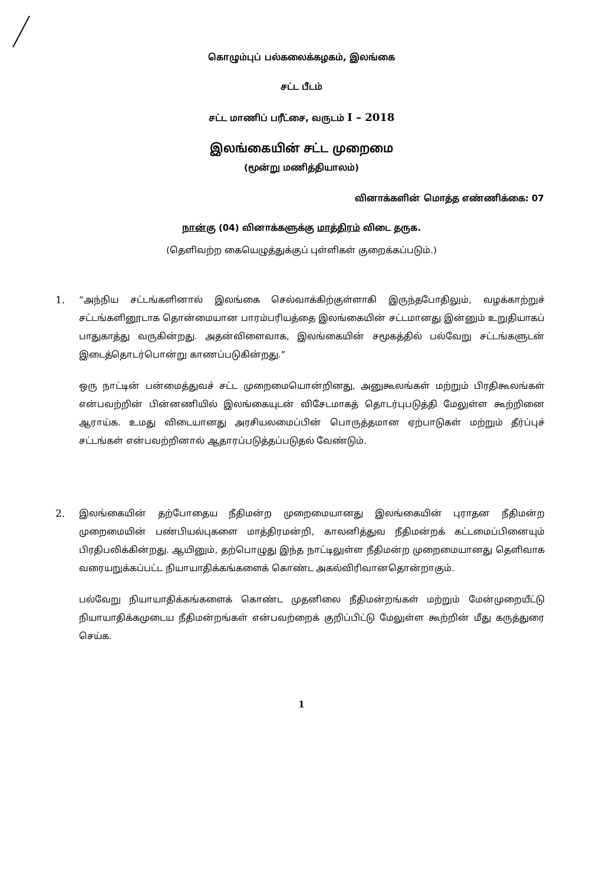கொழும்புப் பல்கலைக்கழகம், இலங்கை
சட்ட பீடம்
சட்ட மாணிப் பரீட்சை, வருடம் I – 2018
இலங்கையின் சட்ட முறைமை
(மூன்று மணித்தியாலம்)
வினாக்களின் மொத்த எண்ணிக்கை: 07
நான்கு (04) வினாக்களுக்கு மாத்திரம் விடை தருக.
(தெளிவற்ற கையெழுத்துக்குப் புள்ளிகள் குறைக்கப்படும்.)
1. “அந்நிய சட்டங்களினால் இலங்கை செல்வாக்கிற்குள்ளாகி இருந்தபோதிலும், வழக்காற்றுச் சட்டங்களினூடாக தொன்மையான பாரம்பரியத்தை இலங்கையின் சட்டமானது இன்னும் உறுதியாகப் பாதுகாத்து வருகின்றது. அதன்விளைவாக, இலங்கையின் சமூகத்தில் பல்வேறு சட்டங்களுடன் இடைத்தொடர்பொன்று காணப்படுகின்றது.”
ஒரு நாட்டின் பன்மைத்துவச் சட்ட முறைமையொன்றினது, அனுகூலங்கள் மற்றும் பிரதிகூலங்கள் என்பவற்றின் பின்னணியில் இலங்கையுடன் விசேடமாகத் தொடர்புபடுத்தி மேலுள்ள கூற்றினை ஆராய்க. உமது விடையானது அரசியலமைப்பின் பொருத்தமான ஏற்பாடுகள் மற்றும் தீர்ப்புச் சட்டங்கள் என்பவற்றினால் ஆதாரப்படுத்தப்படுதல் வேண்டும்.
2. இலங்கையின் தற்போதைய நீதிமன்ற முறைமையானது இலங்கையின் புராதன நீதிமன்ற முறைமையின் பண்பியல்புகளை மாத்திரமன்றி, காலனித்துவ நீதிமன்றக் கட்டமைப்பினையும் பிரதிபலிக்கின்றது. ஆயினும், தற்பொழுது இந்த நாட்டிலுள்ள நீதிமன்ற முறைமையானது தெளிவாக வரையறுக்கப்பட்ட நியாயாதிக்கங்களைக் கொண்ட அகல்விரிவானதொன்றாகும்.
பல்வேறு நியாயாதிக்கங்களைக் கொண்ட முதனிலை நீதிமன்றங்கள் மற்றும் மேன்முறையீட்டு நியாயாதிக்கமுடைய நீதிமன்றங்கள் என்பவற்றைக் குறிப்பிட்டு மேலுள்ள கூற்றின் மீது கருத்துரை செய்க.
1